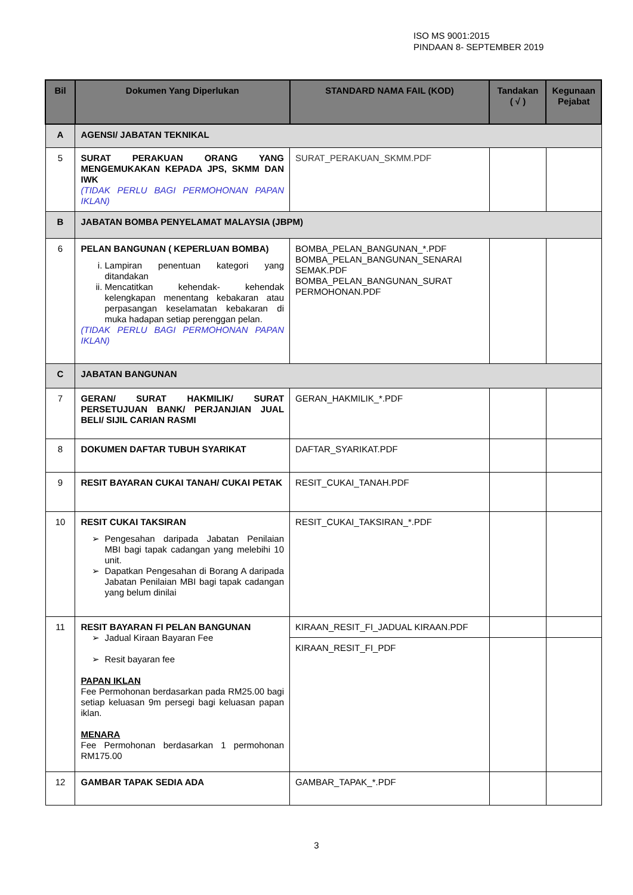ISO MS 9001:2015
PINDAAN 8- SEPTEMBER 2019
| Bil | Dokumen Yang Diperlukan | STANDARD NAMA FAIL (KOD) | Tandakan ( √ ) | Kegunaan Pejabat |
| --- | --- | --- | --- | --- |
| A | AGENSI/ JABATAN TEKNIKAL | | | |
| 5 | SURAT PERAKUAN ORANG YANG MENGEMUKAKAN KEPADA JPS, SKMM DAN IWK (TIDAK PERLU BAGI PERMOHONAN PAPAN IKLAN) | SURAT_PERAKUAN_SKMM.PDF | | |
| B | JABATAN BOMBA PENYELAMAT MALAYSIA (JBPM) | | | |
| 6 | PELAN BANGUNAN ( KEPERLUAN BOMBA) i. Lampiran penentuan kategori yang ditandakan ii. Mencatitkan kehendak- kehendak kelengkapan menentang kebakaran atau perpasangan keselamatan kebakaran di muka hadapan setiap perenggan pelan. (TIDAK PERLU BAGI PERMOHONAN PAPAN IKLAN) | BOMBA_PELAN_BANGUNAN_*.PDF BOMBA_PELAN_BANGUNAN_SENARAI SEMAK.PDF BOMBA_PELAN_BANGUNAN_SURAT PERMOHONAN.PDF | | |
| C | JABATAN BANGUNAN | | | |
| 7 | GERAN/ SURAT HAKMILIK/ SURAT PERSETUJUAN BANK/ PERJANJIAN JUAL BELI/ SIJIL CARIAN RASMI | GERAN_HAKMILIK_*.PDF | | |
| 8 | DOKUMEN DAFTAR TUBUH SYARIKAT | DAFTAR_SYARIKAT.PDF | | |
| 9 | RESIT BAYARAN CUKAI TANAH/ CUKAI PETAK | RESIT_CUKAI_TANAH.PDF | | |
| 10 | RESIT CUKAI TAKSIRAN Pengesahan daripada Jabatan Penilaian MBI bagi tapak cadangan yang melebihi 10 unit. Dapatkan Pengesahan di Borang A daripada Jabatan Penilaian MBI bagi tapak cadangan yang belum dinilai | RESIT_CUKAI_TAKSIRAN_*.PDF | | |
| 11 | RESIT BAYARAN FI PELAN BANGUNAN Jadual Kiraan Bayaran Fee Resit bayaran fee PAPAN IKLAN Fee Permohonan berdasarkan pada RM25.00 bagi setiap keluasan 9m persegi bagi keluasan papan iklan. MENARA Fee Permohonan berdasarkan 1 permohonan RM175.00 | KIRAAN_RESIT_FI_JADUAL KIRAAN.PDF | | |
| | | KIRAAN_RESIT_FI_PDF | | |
| 12 | GAMBAR TAPAK SEDIA ADA | GAMBAR_TAPAK_*.PDF | | |
3